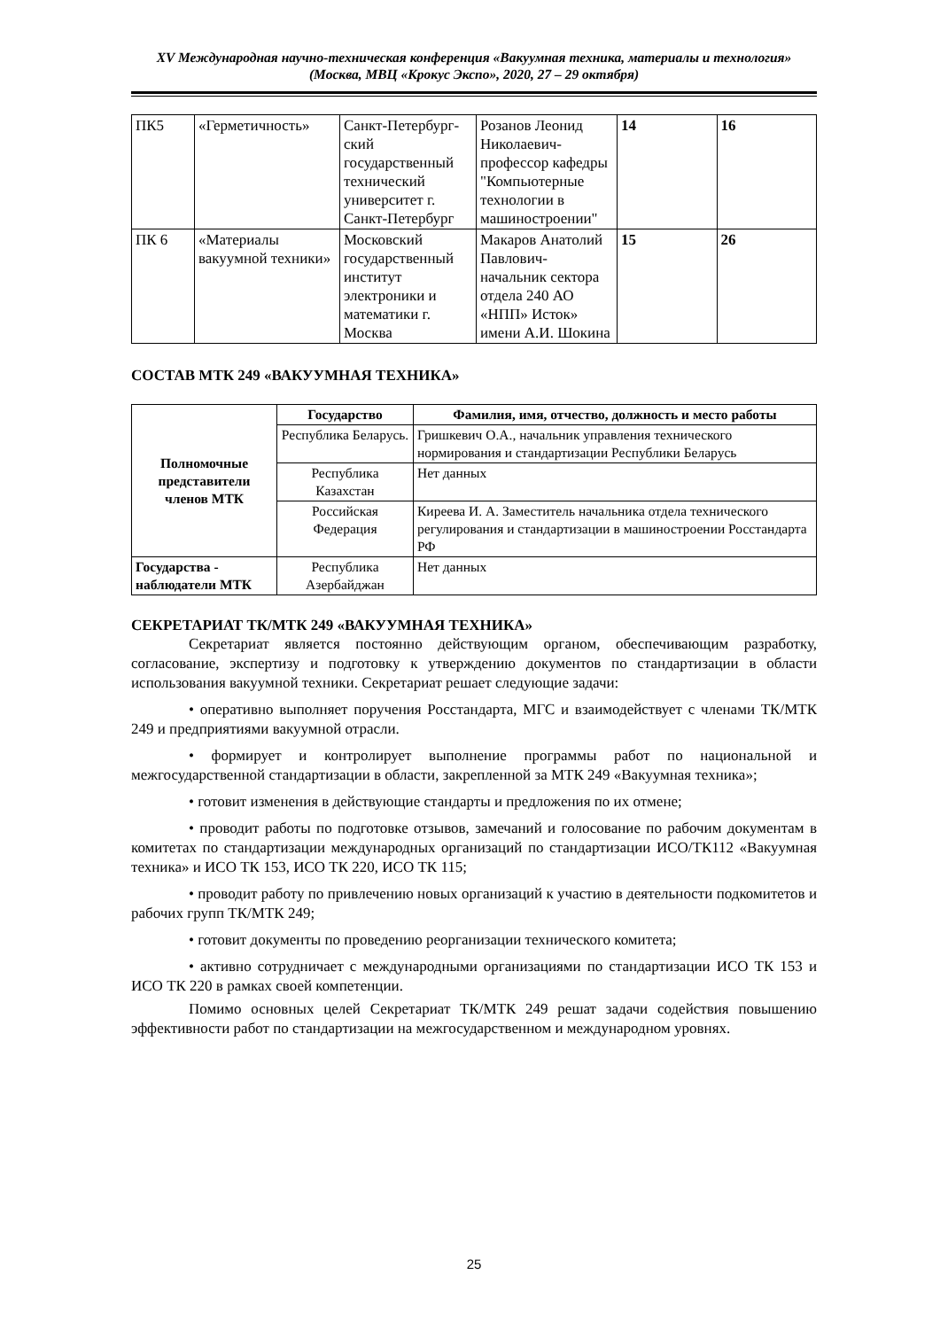XV Международная научно-техническая конференция «Вакуумная техника, материалы и технология»
(Москва, МВЦ «Крокус Экспо», 2020, 27 – 29 октября)
| ПК5 | «Герметичность» | Санкт-Петербург-ский государственный технический университет г. Санкт-Петербург | Розанов Леонид Николаевич-профессор кафедры "Компьютерные технологии в машиностроении" | 14 | 16 |
| ПК 6 | «Материалы вакуумной техники» | Московский государственный институт электроники и математики г. Москва | Макаров Анатолий Павлович-начальник сектора отдела 240 АО «НПП» Исток» имени А.И. Шокина | 15 | 26 |
СОСТАВ МТК 249 «ВАКУУМНАЯ ТЕХНИКА»
| Полномочные представители членов МТК | Государство | Фамилия, имя, отчество, должность и место работы |
| | Республика Беларусь. | Гришкевич О.А., начальник управления технического нормирования и стандартизации Республики Беларусь |
| | Республика Казахстан | Нет данных |
| | Российская Федерация | Киреева И. А. Заместитель начальника отдела технического регулирования и стандартизации в машиностроении Росстандарта РФ |
| Государства - наблюдатели МТК | Республика Азербайджан | Нет данных |
СЕКРЕТАРИАТ ТК/МТК 249 «ВАКУУМНАЯ ТЕХНИКА»
Секретариат является постоянно действующим органом, обеспечивающим разработку, согласование, экспертизу и подготовку к утверждению документов по стандартизации в области использования вакуумной техники. Секретариат решает следующие задачи:
• оперативно выполняет поручения Росстандарта, МГС и взаимодействует с членами ТК/МТК 249 и предприятиями вакуумной отрасли.
• формирует и контролирует выполнение программы работ по национальной и межгосударственной стандартизации в области, закрепленной за МТК 249 «Вакуумная техника»;
• готовит изменения в действующие стандарты и предложения по их отмене;
• проводит работы по подготовке отзывов, замечаний и голосование по рабочим документам в комитетах по стандартизации международных организаций по стандартизации ИСО/ТК112 «Вакуумная техника» и ИСО ТК 153, ИСО ТК 220, ИСО ТК 115;
• проводит работу по привлечению новых организаций к участию в деятельности подкомитетов и рабочих групп ТК/МТК 249;
• готовит документы по проведению реорганизации технического комитета;
• активно сотрудничает с международными организациями по стандартизации ИСО ТК 153 и ИСО ТК 220 в рамках своей компетенции.
Помимо основных целей Секретариат ТК/МТК 249 решат задачи содействия повышению эффективности работ по стандартизации на межгосударственном и международном уровнях.
25